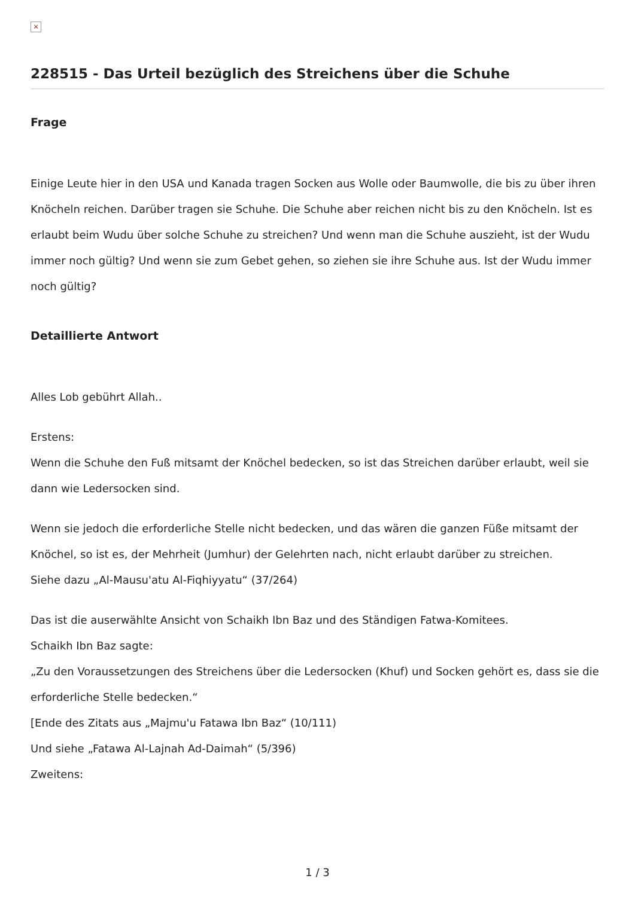×
228515 - Das Urteil bezüglich des Streichens über die Schuhe
Frage
Einige Leute hier in den USA und Kanada tragen Socken aus Wolle oder Baumwolle, die bis zu über ihren Knöcheln reichen. Darüber tragen sie Schuhe. Die Schuhe aber reichen nicht bis zu den Knöcheln. Ist es erlaubt beim Wudu über solche Schuhe zu streichen? Und wenn man die Schuhe auszieht, ist der Wudu immer noch gültig? Und wenn sie zum Gebet gehen, so ziehen sie ihre Schuhe aus. Ist der Wudu immer noch gültig?
Detaillierte Antwort
Alles Lob gebührt Allah..
Erstens:
Wenn die Schuhe den Fuß mitsamt der Knöchel bedecken, so ist das Streichen darüber erlaubt, weil sie dann wie Ledersocken sind.
Wenn sie jedoch die erforderliche Stelle nicht bedecken, und das wären die ganzen Füße mitsamt der Knöchel, so ist es, der Mehrheit (Jumhur) der Gelehrten nach, nicht erlaubt darüber zu streichen.
Siehe dazu „Al-Mausu'atu Al-Fiqhiyyatu“ (37/264)
Das ist die auserwählte Ansicht von Schaikh Ibn Baz und des Ständigen Fatwa-Komitees.
Schaikh Ibn Baz sagte:
„Zu den Voraussetzungen des Streichens über die Ledersocken (Khuf) und Socken gehört es, dass sie die erforderliche Stelle bedecken.“
[Ende des Zitats aus „Majmu'u Fatawa Ibn Baz“ (10/111)
Und siehe „Fatawa Al-Lajnah Ad-Daimah“ (5/396)
Zweitens:
1 / 3